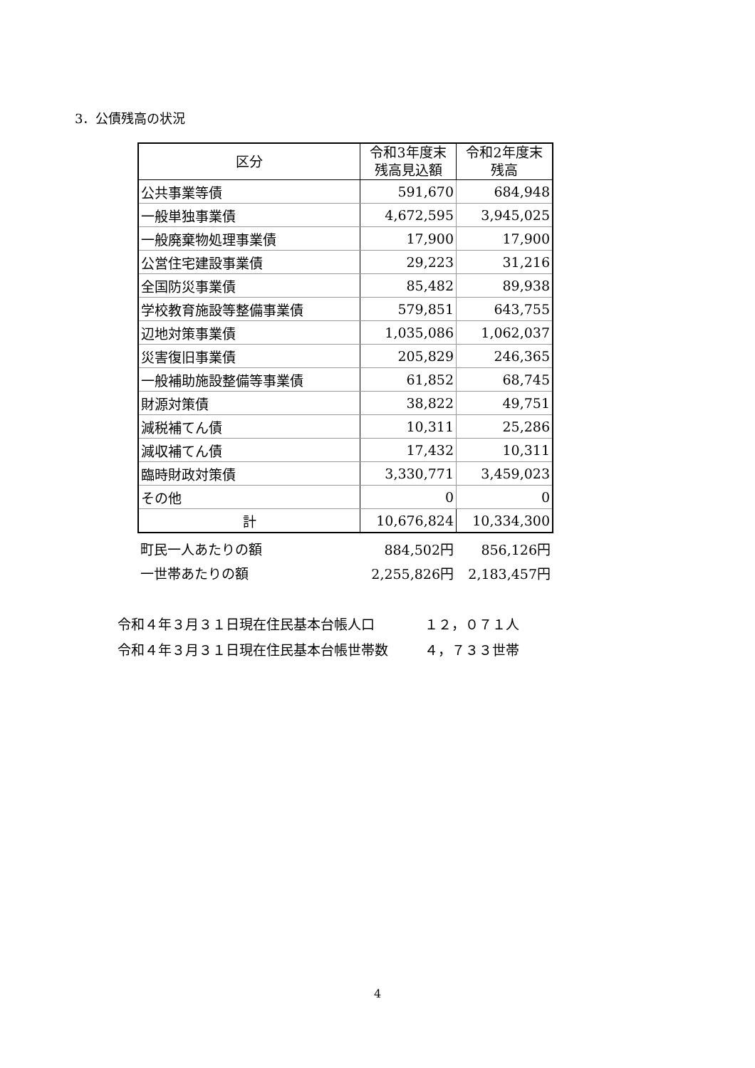3．公債残高の状況
| 区分 | 令和3年度末 残高見込額 | 令和2年度末 残高 |
| --- | --- | --- |
| 公共事業等債 | 591,670 | 684,948 |
| 一般単独事業債 | 4,672,595 | 3,945,025 |
| 一般廃棄物処理事業債 | 17,900 | 17,900 |
| 公営住宅建設事業債 | 29,223 | 31,216 |
| 全国防災事業債 | 85,482 | 89,938 |
| 学校教育施設等整備事業債 | 579,851 | 643,755 |
| 辺地対策事業債 | 1,035,086 | 1,062,037 |
| 災害復旧事業債 | 205,829 | 246,365 |
| 一般補助施設整備等事業債 | 61,852 | 68,745 |
| 財源対策債 | 38,822 | 49,751 |
| 減税補てん債 | 10,311 | 25,286 |
| 減収補てん債 | 17,432 | 10,311 |
| 臨時財政対策債 | 3,330,771 | 3,459,023 |
| その他 | 0 | 0 |
| 計 | 10,676,824 | 10,334,300 |
| 町民一人あたりの額 | 884,502円 | 856,126円 |
| 一世帯あたりの額 | 2,255,826円 | 2,183,457円 |
令和４年３月３１日現在住民基本台帳人口 １２，０７１人
令和４年３月３１日現在住民基本台帳世帯数 ４，７３３世帯
4